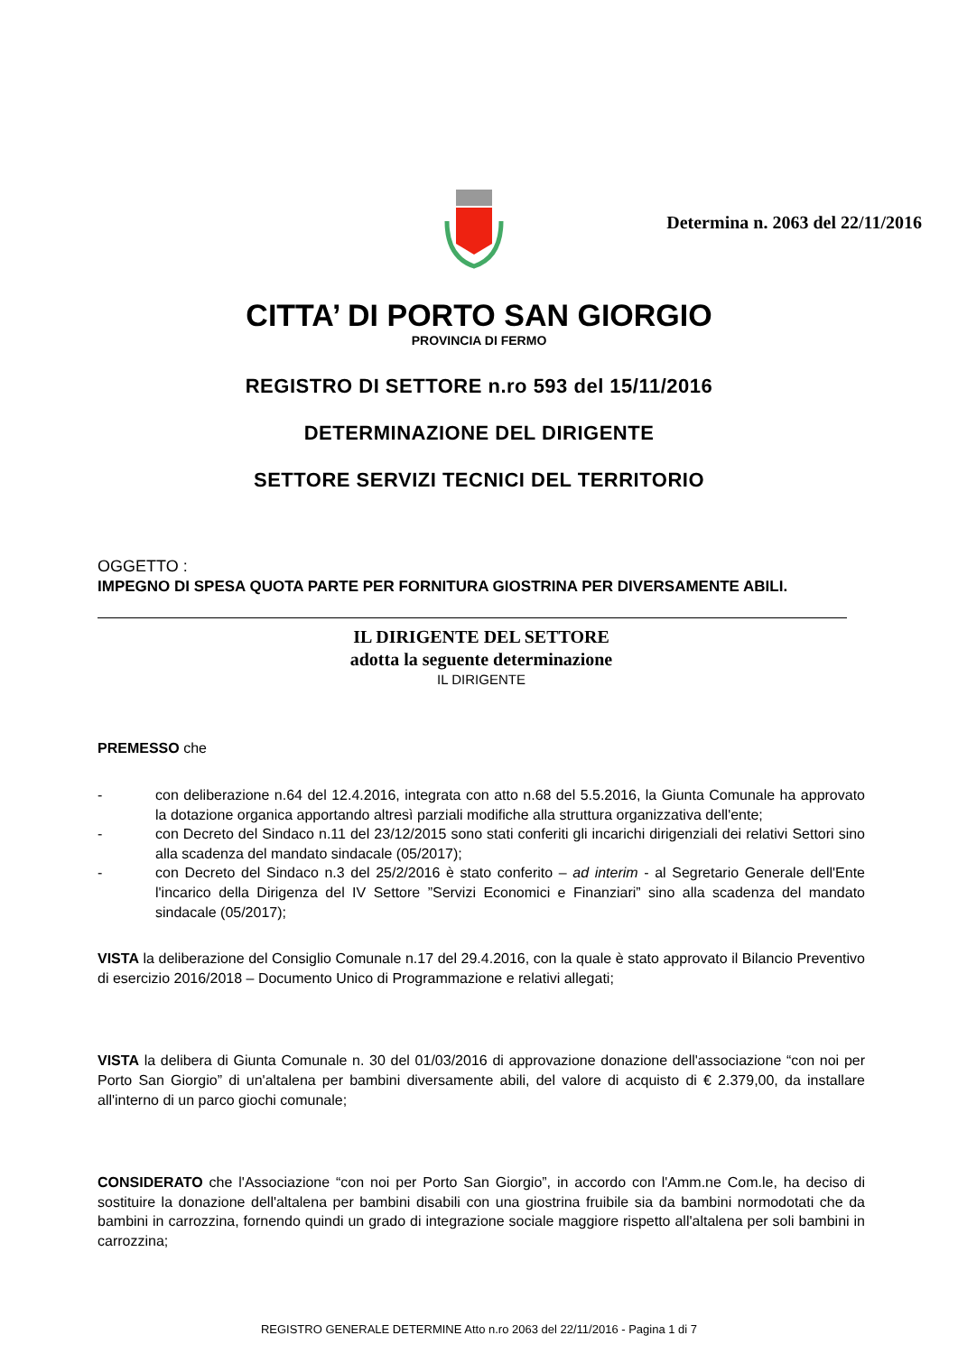Determina n. 2063 del 22/11/2016
CITTA’ DI PORTO SAN GIORGIO
PROVINCIA DI FERMO
REGISTRO DI SETTORE n.ro 593 del 15/11/2016
DETERMINAZIONE DEL DIRIGENTE
SETTORE SERVIZI TECNICI DEL TERRITORIO
OGGETTO :
IMPEGNO DI SPESA QUOTA PARTE PER FORNITURA GIOSTRINA PER DIVERSAMENTE ABILI.
IL DIRIGENTE DEL SETTORE
adotta la seguente determinazione
IL DIRIGENTE
PREMESSO che
- con deliberazione n.64 del 12.4.2016, integrata con atto n.68 del 5.5.2016, la Giunta Comunale ha approvato la dotazione organica apportando altresì parziali modifiche alla struttura organizzativa dell'ente;
- con Decreto del Sindaco n.11 del 23/12/2015 sono stati conferiti gli incarichi dirigenziali dei relativi Settori sino alla scadenza del mandato sindacale (05/2017);
- con Decreto del Sindaco n.3 del 25/2/2016 è stato conferito – ad interim - al Segretario Generale dell'Ente l'incarico della Dirigenza del IV Settore ”Servizi Economici e Finanziari” sino alla scadenza del mandato sindacale (05/2017);
VISTA la deliberazione del Consiglio Comunale n.17 del 29.4.2016, con la quale è stato approvato il Bilancio Preventivo di esercizio 2016/2018 – Documento Unico di Programmazione e relativi allegati;
VISTA la delibera di Giunta Comunale n. 30 del 01/03/2016 di approvazione donazione dell'associazione “con noi per Porto San Giorgio” di un'altalena per bambini diversamente abili, del valore di acquisto di € 2.379,00, da installare all'interno di un parco giochi comunale;
CONSIDERATO che l'Associazione “con noi per Porto San Giorgio”, in accordo con l'Amm.ne Com.le, ha deciso di sostituire la donazione dell'altalena per bambini disabili con una giostrina fruibile sia da bambini normodotati che da bambini in carrozzina, fornendo quindi un grado di integrazione sociale maggiore rispetto all'altalena per soli bambini in carrozzina;
REGISTRO GENERALE DETERMINE Atto n.ro 2063 del 22/11/2016 - Pagina 1 di 7